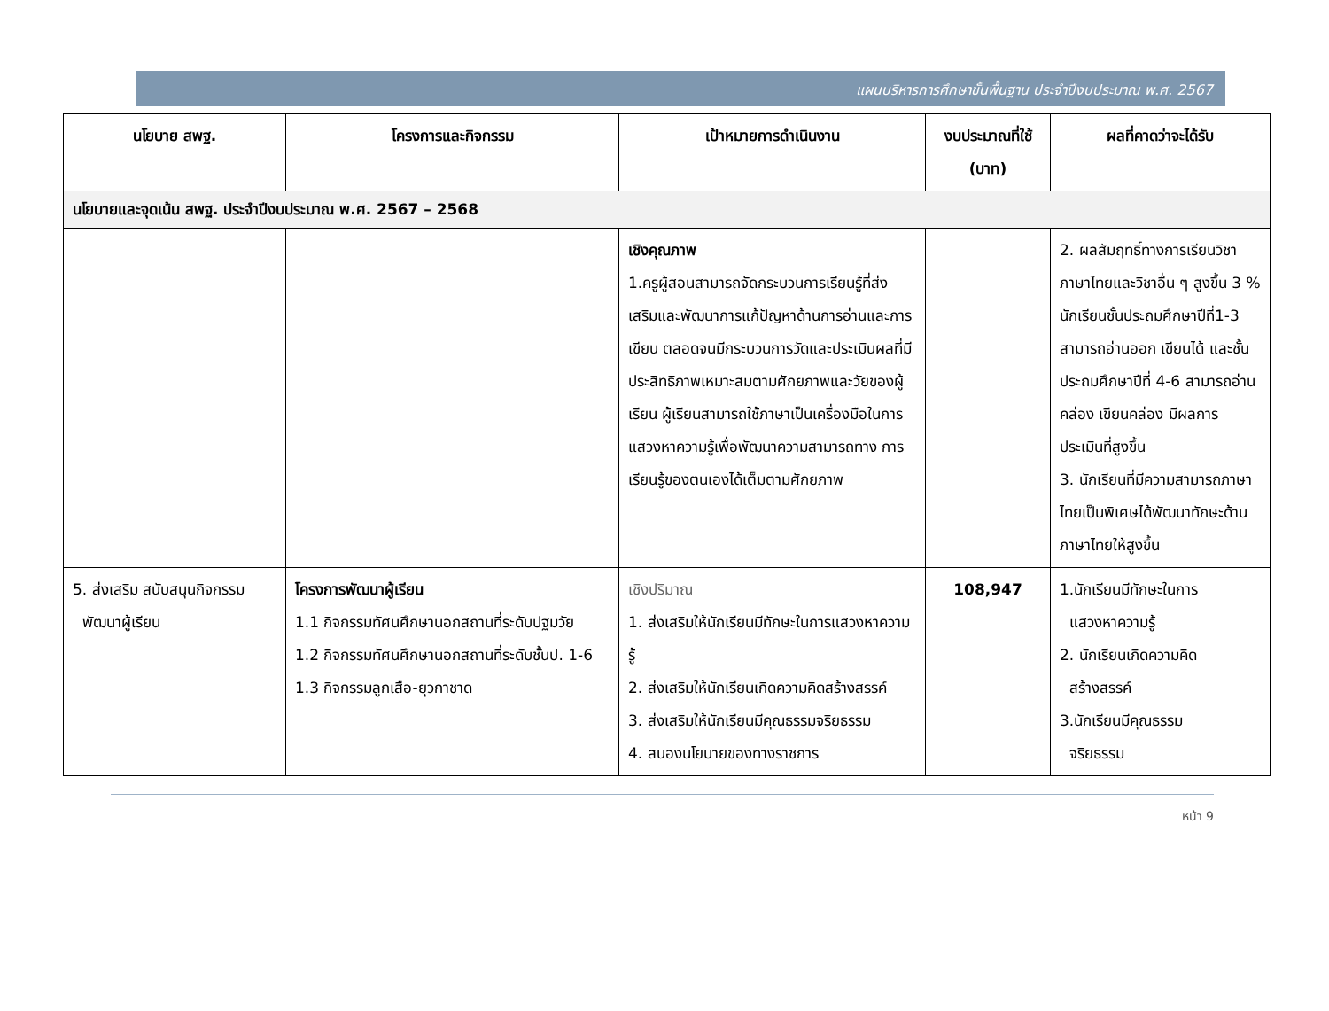แผนบริหารการศึกษาขั้นพื้นฐาน ประจำปีงบประมาณ พ.ศ. 2567
| นโยบาย สพฐ. | โครงการและกิจกรรม | เป้าหมายการดำเนินงาน | งบประมาณที่ใช้ (บาท) | ผลที่คาดว่าจะได้รับ |
| --- | --- | --- | --- | --- |
| นโยบายและจุดเน้น สพฐ. ประจำปีงบประมาณ พ.ศ. 2567 – 2568 | | | | |
| | | เชิงคุณภาพ 1.ครูผู้สอนสามารถจัดกระบวนการเรียนรู้ที่ส่งเสริมและพัฒนาการแก้ปัญหาด้านการอ่านและการเขียน ตลอดจนมีกระบวนการวัดและประเมินผลที่มีประสิทธิภาพเหมาะสมตามศักยภาพและวัยของผู้เรียน ผู้เรียนสามารถใช้ภาษาเป็นเครื่องมือในการแสวงหาความรู้เพื่อพัฒนาความสามารถทาง การเรียนรู้ของตนเองได้เต็มตามศักยภาพ | | 2. ผลสัมฤทธิ์ทางการเรียนวิชาภาษาไทยและวิชาอื่น ๆ สูงขึ้น 3 % นักเรียนชั้นประถมศึกษาปีที่1-3 สามารถอ่านออก เขียนได้ และชั้นประถมศึกษาปีที่ 4-6 สามารถอ่านคล่อง เขียนคล่อง มีผลการประเมินที่สูงขึ้น 3. นักเรียนที่มีความสามารถภาษาไทยเป็นพิเศษได้พัฒนาทักษะด้านภาษาไทยให้สูงขึ้น |
| 5. ส่งเสริม สนับสนุนกิจกรรม พัฒนาผู้เรียน | โครงการพัฒนาผู้เรียน 1.1 กิจกรรมทัศนศึกษานอกสถานที่ระดับปฐมวัย 1.2 กิจกรรมทัศนศึกษานอกสถานที่ระดับชั้นป. 1-6 1.3 กิจกรรมลูกเสือ-ยุวกาชาด | เชิงปริมาณ 1. ส่งเสริมให้นักเรียนมีทักษะในการแสวงหาความรู้ 2. ส่งเสริมให้นักเรียนเกิดความคิดสร้างสรรค์ 3. ส่งเสริมให้นักเรียนมีคุณธรรมจริยธรรม 4. สนองนโยบายของทางราชการ | 108,947 | 1.นักเรียนมีทักษะในการ แสวงหาความรู้ 2. นักเรียนเกิดความคิด สร้างสรรค์ 3.นักเรียนมีคุณธรรม จริยธรรม |
หน้า 9